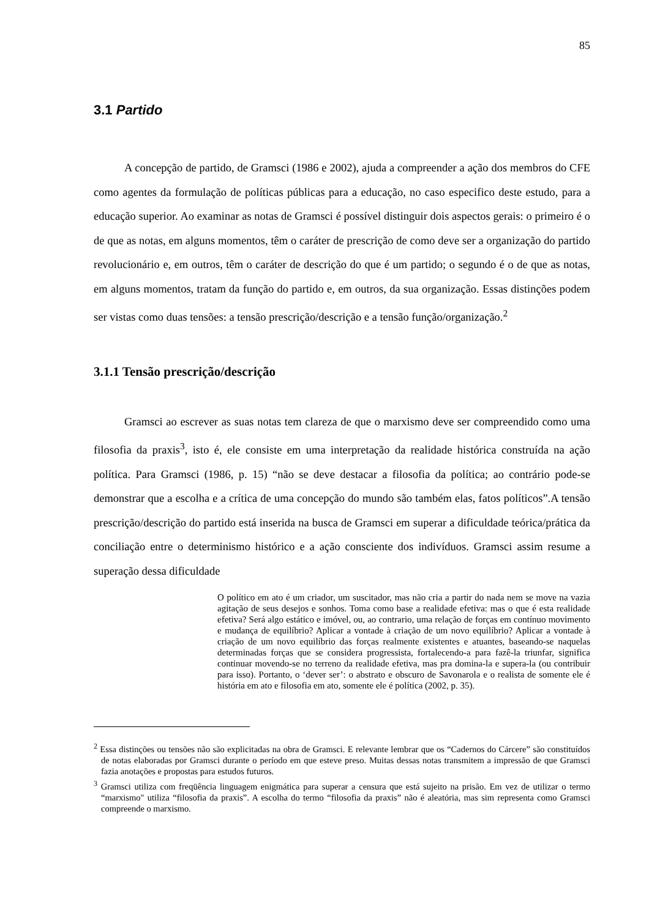85
3.1 Partido
A concepção de partido, de Gramsci (1986 e 2002), ajuda a compreender a ação dos membros do CFE como agentes da formulação de políticas públicas para a educação, no caso especifico deste estudo, para a educação superior. Ao examinar as notas de Gramsci é possível distinguir dois aspectos gerais: o primeiro é o de que as notas, em alguns momentos, têm o caráter de prescrição de como deve ser a organização do partido revolucionário e, em outros, têm o caráter de descrição do que é um partido; o segundo é o de que as notas, em alguns momentos, tratam da função do partido e, em outros, da sua organização. Essas distinções podem ser vistas como duas tensões: a tensão prescrição/descrição e a tensão função/organização.<sup>2</sup>
3.1.1 Tensão prescrição/descrição
Gramsci ao escrever as suas notas tem clareza de que o marxismo deve ser compreendido como uma filosofia da praxis<sup>3</sup>, isto é, ele consiste em uma interpretação da realidade histórica construída na ação política. Para Gramsci (1986, p. 15) “não se deve destacar a filosofia da política; ao contrário pode-se demonstrar que a escolha e a crítica de uma concepção do mundo são também elas, fatos políticos”.A tensão prescrição/descrição do partido está inserida na busca de Gramsci em superar a dificuldade teórica/prática da conciliação entre o determinismo histórico e a ação consciente dos indivíduos. Gramsci assim resume a superação dessa dificuldade
O político em ato é um criador, um suscitador, mas não cria a partir do nada nem se move na vazia agitação de seus desejos e sonhos. Toma como base a realidade efetiva: mas o que é esta realidade efetiva? Será algo estático e imóvel, ou, ao contrario, uma relação de forças em contínuo movimento e mudança de equilíbrio? Aplicar a vontade à criação de um novo equilíbrio? Aplicar a vontade à criação de um novo equilíbrio das forças realmente existentes e atuantes, baseando-se naquelas determinadas forças que se considera progressista, fortalecendo-a para fazê-la triunfar, significa continuar movendo-se no terreno da realidade efetiva, mas pra domina-la e supera-la (ou contribuir para isso). Portanto, o ‘dever ser’: o abstrato e obscuro de Savonarola e o realista de somente ele é história em ato e filosofia em ato, somente ele é política (2002, p. 35).
<sup>2</sup> Essa distinções ou tensões não são explicitadas na obra de Gramsci. E relevante lembrar que os “Cadernos do Cárcere” são constituídos de notas elaboradas por Gramsci durante o período em que esteve preso. Muitas dessas notas transmitem a impressão de que Gramsci fazia anotações e propostas para estudos futuros.
<sup>3</sup> Gramsci utiliza com freqüência linguagem enigmática para superar a censura que está sujeito na prisão. Em vez de utilizar o termo “marxismo" utiliza “filosofia da praxis”. A escolha do termo “filosofia da praxis” não é aleatória, mas sim representa como Gramsci compreende o marxismo.